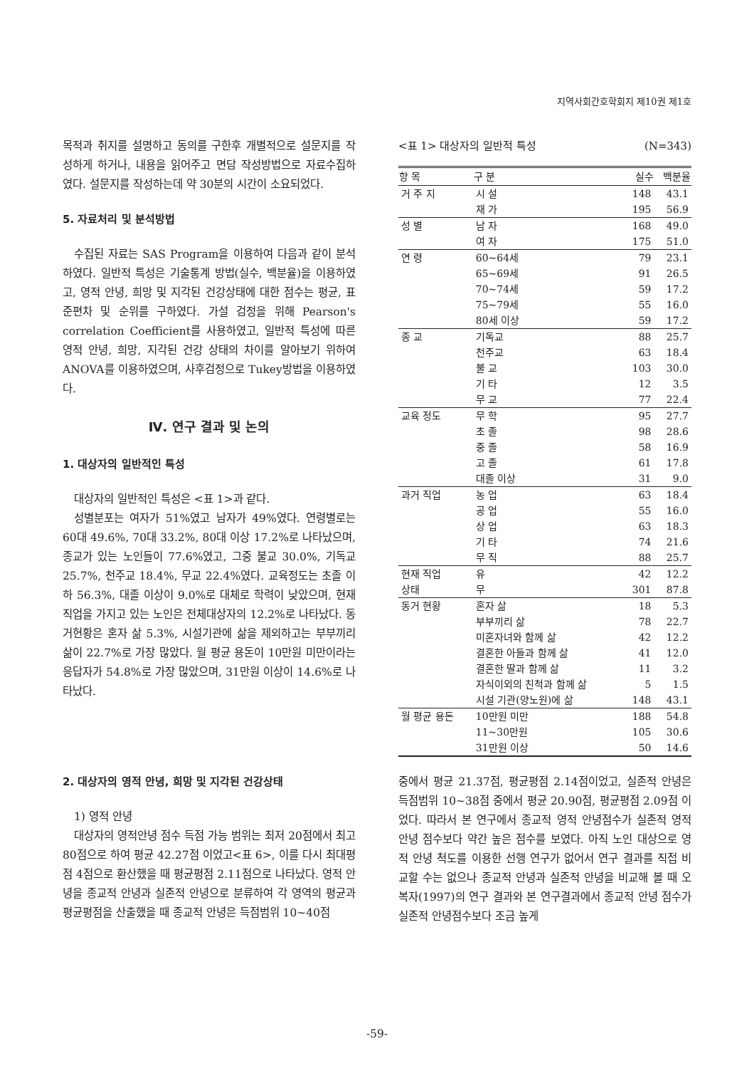지역사회간호학회지 제10권 제1호
목적과 취지를 설명하고 동의를 구한후 개별적으로 설문지를 작성하게 하거나, 내용을 읽어주고 면담 작성방법으로 자료수집하였다. 설문지를 작성하는데 약 30분의 시간이 소요되었다.
5. 자료처리 및 분석방법
수집된 자료는 SAS Program을 이용하여 다음과 같이 분석하였다. 일반적 특성은 기술통계 방법(실수, 백분율)을 이용하였고, 영적 안녕, 희망 및 지각된 건강상태에 대한 점수는 평균, 표준편차 및 순위를 구하였다. 가설 검정을 위해 Pearson's correlation Coefficient를 사용하였고, 일반적 특성에 따른 영적 안녕, 희망, 지각된 건강 상태의 차이를 알아보기 위하여 ANOVA를 이용하였으며, 사후검정으로 Tukey방법을 이용하였다.
Ⅳ. 연구 결과 및 논의
1. 대상자의 일반적인 특성
대상자의 일반적인 특성은 <표 1>과 같다.
성별분포는 여자가 51%였고 남자가 49%였다. 연령별로는 60대 49.6%, 70대 33.2%, 80대 이상 17.2%로 나타났으며, 종교가 있는 노인들이 77.6%였고, 그중 불교 30.0%, 기독교 25.7%, 천주교 18.4%, 무교 22.4%였다. 교육정도는 초졸 이하 56.3%, 대졸 이상이 9.0%로 대체로 학력이 낮았으며, 현재 직업을 가지고 있는 노인은 전체대상자의 12.2%로 나타났다. 동거현황은 혼자 삶 5.3%, 시설기관에 삶을 제외하고는 부부끼리 삶이 22.7%로 가장 많았다. 월 평균 용돈이 10만원 미만이라는 응답자가 54.8%로 가장 많았으며, 31만원 이상이 14.6%로 나타났다.
<표 1> 대상자의 일반적 특성 (N=343)
| 항 목 | 구 분 | 실수 | 백분율 |
| --- | --- | --- | --- |
| 거 주 지 | 시 설 | 148 | 43.1 |
| | 재 가 | 195 | 56.9 |
| 성 별 | 남 자 | 168 | 49.0 |
| | 여 자 | 175 | 51.0 |
| 연 령 | 60~64세 | 79 | 23.1 |
| | 65~69세 | 91 | 26.5 |
| | 70~74세 | 59 | 17.2 |
| | 75~79세 | 55 | 16.0 |
| | 80세 이상 | 59 | 17.2 |
| 종 교 | 기독교 | 88 | 25.7 |
| | 천주교 | 63 | 18.4 |
| | 불 교 | 103 | 30.0 |
| | 기 타 | 12 | 3.5 |
| | 무 교 | 77 | 22.4 |
| 교육 정도 | 무 학 | 95 | 27.7 |
| | 초 졸 | 98 | 28.6 |
| | 중 졸 | 58 | 16.9 |
| | 고 졸 | 61 | 17.8 |
| | 대졸 이상 | 31 | 9.0 |
| 과거 직업 | 농 업 | 63 | 18.4 |
| | 공 업 | 55 | 16.0 |
| | 상 업 | 63 | 18.3 |
| | 기 타 | 74 | 21.6 |
| | 무 직 | 88 | 25.7 |
| 현재 직업 | 유 | 42 | 12.2 |
| 상태 | 무 | 301 | 87.8 |
| 동거 현황 | 혼자 삶 | 18 | 5.3 |
| | 부부끼리 삶 | 78 | 22.7 |
| | 미혼자녀와 함께 삶 | 42 | 12.2 |
| | 결혼한 아들과 함께 삶 | 41 | 12.0 |
| | 결혼한 딸과 함께 삶 | 11 | 3.2 |
| | 자식이외의 친척과 함께 삶 | 5 | 1.5 |
| | 시설 기관(양노원)에 삶 | 148 | 43.1 |
| 월 평균 용돈 | 10만원 미만 | 188 | 54.8 |
| | 11~30만원 | 105 | 30.6 |
| | 31만원 이상 | 50 | 14.6 |
2. 대상자의 영적 안녕, 희망 및 지각된 건강상태
1) 영적 안녕
대상자의 영적안녕 점수 득점 가능 범위는 최저 20점에서 최고 80점으로 하여 평균 42.27점 이었고<표 6>, 이를 다시 최대평점 4점으로 환산했을 때 평균평점 2.11점으로 나타났다. 영적 안녕을 종교적 안녕과 실존적 안녕으로 분류하여 각 영역의 평균과 평균평점을 산출했을 때 종교적 안녕은 득점범위 10~40점
중에서 평균 21.37점, 평균평점 2.14점이었고, 실존적 안녕은 득점범위 10~38점 중에서 평균 20.90점, 평균평점 2.09점 이었다. 따라서 본 연구에서 종교적 영적 안녕점수가 실존적 영적 안녕 점수보다 약간 높은 점수를 보였다. 아직 노인 대상으로 영적 안녕 척도를 이용한 선행 연구가 없어서 연구 결과를 직접 비교할 수는 없으나 종교적 안녕과 실존적 안녕을 비교해 볼 때 오복자(1997)의 연구 결과와 본 연구결과에서 종교적 안녕 점수가 실존적 안녕점수보다 조금 높게
-59-